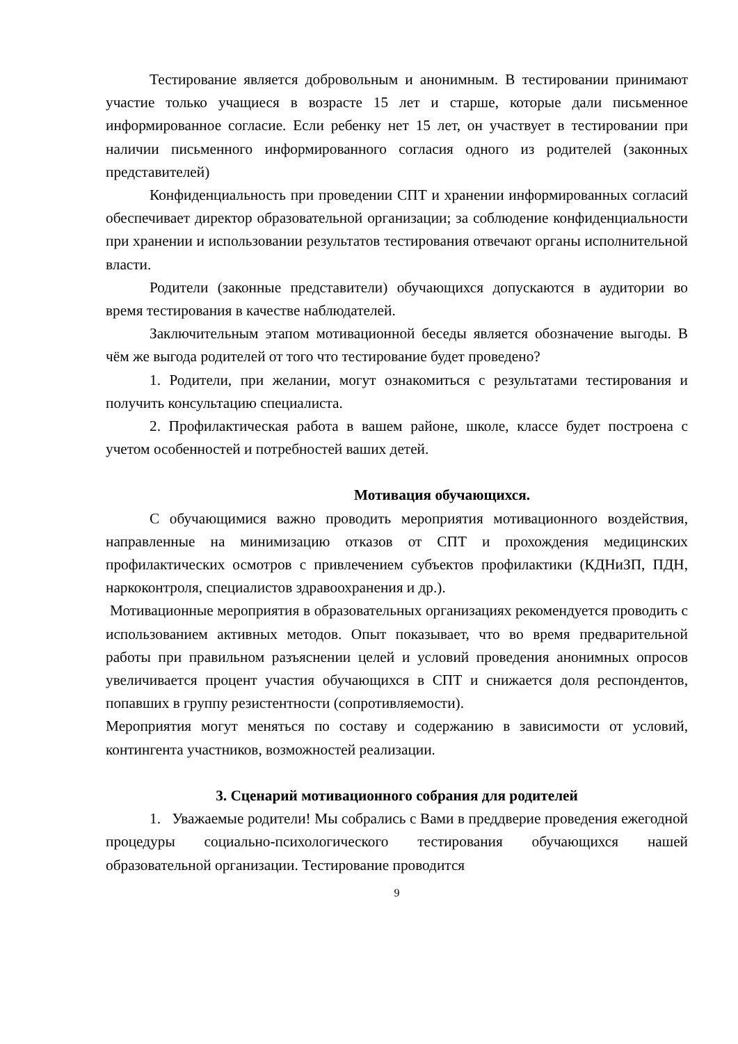Тестирование является добровольным и анонимным. В тестировании принимают участие только учащиеся в возрасте 15 лет и старше, которые дали письменное информированное согласие. Если ребенку нет 15 лет, он участвует в тестировании при наличии письменного информированного согласия одного из родителей (законных представителей)
Конфиденциальность при проведении СПТ и хранении информированных согласий обеспечивает директор образовательной организации; за соблюдение конфиденциальности при хранении и использовании результатов тестирования отвечают органы исполнительной власти.
Родители (законные представители) обучающихся допускаются в аудитории во время тестирования в качестве наблюдателей.
Заключительным этапом мотивационной беседы является обозначение выгоды. В чём же выгода родителей от того что тестирование будет проведено?
1. Родители, при желании, могут ознакомиться с результатами тестирования и получить консультацию специалиста.
2. Профилактическая работа в вашем районе, школе, классе будет построена с учетом особенностей и потребностей ваших детей.
Мотивация обучающихся.
С обучающимися важно проводить мероприятия мотивационного воздействия, направленные на минимизацию отказов от СПТ и прохождения медицинских профилактических осмотров с привлечением субъектов профилактики (КДНиЗП, ПДН, наркоконтроля, специалистов здравоохранения и др.).
Мотивационные мероприятия в образовательных организациях рекомендуется проводить с использованием активных методов. Опыт показывает, что во время предварительной работы при правильном разъяснении целей и условий проведения анонимных опросов увеличивается процент участия обучающихся в СПТ и снижается доля респондентов, попавших в группу резистентности (сопротивляемости).
Мероприятия могут меняться по составу и содержанию в зависимости от условий, контингента участников, возможностей реализации.
3. Сценарий мотивационного собрания для родителей
1. Уважаемые родители! Мы собрались с Вами в преддверие проведения ежегодной процедуры социально-психологического тестирования обучающихся нашей образовательной организации. Тестирование проводится
9